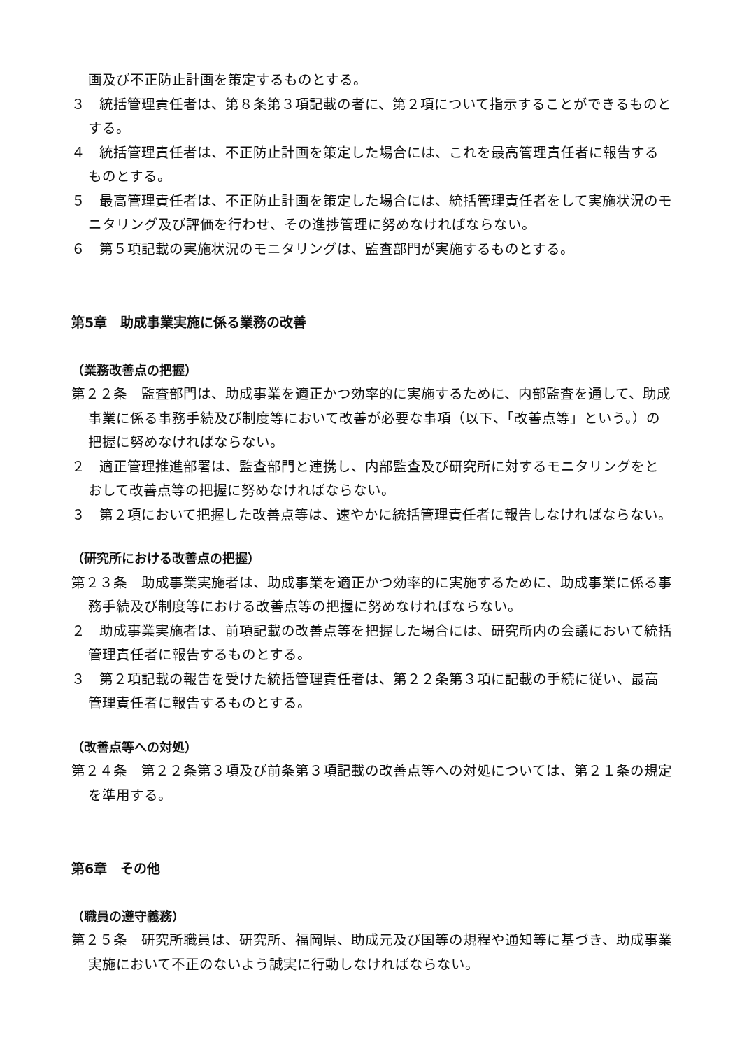画及び不正防止計画を策定するものとする。
３　統括管理責任者は、第８条第３項記載の者に、第２項について指示することができるものとする。
４　統括管理責任者は、不正防止計画を策定した場合には、これを最高管理責任者に報告するものとする。
５　最高管理責任者は、不正防止計画を策定した場合には、統括管理責任者をして実施状況のモニタリング及び評価を行わせ、その進捗管理に努めなければならない。
６　第５項記載の実施状況のモニタリングは、監査部門が実施するものとする。
第5章　助成事業実施に係る業務の改善
（業務改善点の把握）
第２２条　監査部門は、助成事業を適正かつ効率的に実施するために、内部監査を通して、助成事業に係る事務手続及び制度等において改善が必要な事項（以下、「改善点等」という。）の把握に努めなければならない。
２　適正管理推進部署は、監査部門と連携し、内部監査及び研究所に対するモニタリングをとおして改善点等の把握に努めなければならない。
３　第２項において把握した改善点等は、速やかに統括管理責任者に報告しなければならない。
（研究所における改善点の把握）
第２３条　助成事業実施者は、助成事業を適正かつ効率的に実施するために、助成事業に係る事務手続及び制度等における改善点等の把握に努めなければならない。
２　助成事業実施者は、前項記載の改善点等を把握した場合には、研究所内の会議において統括管理責任者に報告するものとする。
３　第２項記載の報告を受けた統括管理責任者は、第２２条第３項に記載の手続に従い、最高管理責任者に報告するものとする。
（改善点等への対処）
第２４条　第２２条第３項及び前条第３項記載の改善点等への対処については、第２１条の規定を準用する。
第6章　その他
（職員の遵守義務）
第２５条　研究所職員は、研究所、福岡県、助成元及び国等の規程や通知等に基づき、助成事業実施において不正のないよう誠実に行動しなければならない。